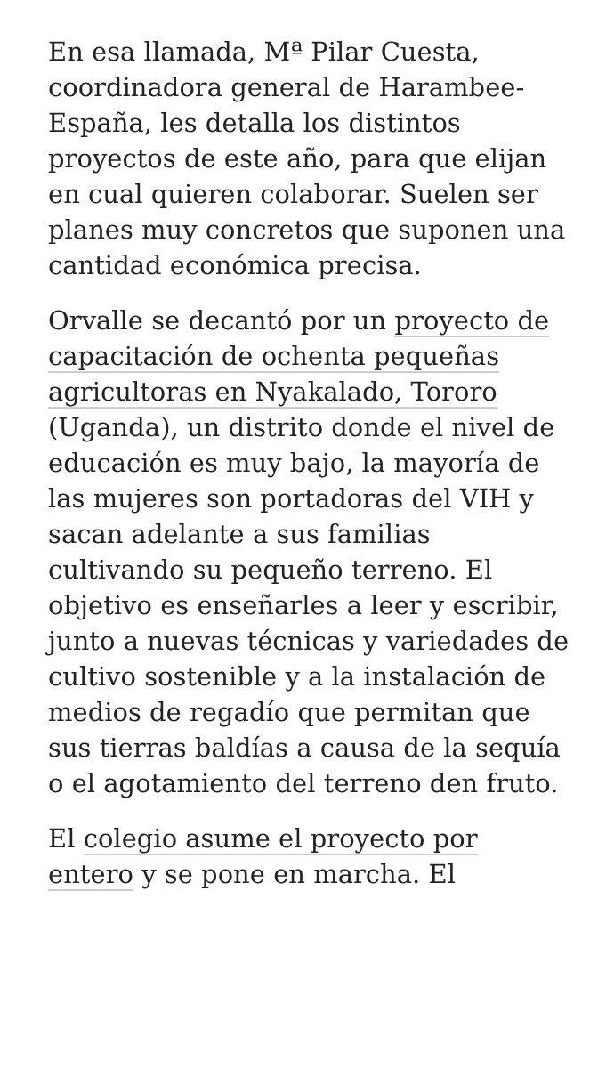En esa llamada, Mª Pilar Cuesta, coordinadora general de Harambee-España, les detalla los distintos proyectos de este año, para que elijan en cual quieren colaborar. Suelen ser planes muy concretos que suponen una cantidad económica precisa.
Orvalle se decantó por un proyecto de capacitación de ochenta pequeñas agricultoras en Nyakalado, Tororo (Uganda), un distrito donde el nivel de educación es muy bajo, la mayoría de las mujeres son portadoras del VIH y sacan adelante a sus familias cultivando su pequeño terreno. El objetivo es enseñarles a leer y escribir, junto a nuevas técnicas y variedades de cultivo sostenible y a la instalación de medios de regadío que permitan que sus tierras baldías a causa de la sequía o el agotamiento del terreno den fruto.
El colegio asume el proyecto por entero y se pone en marcha. El